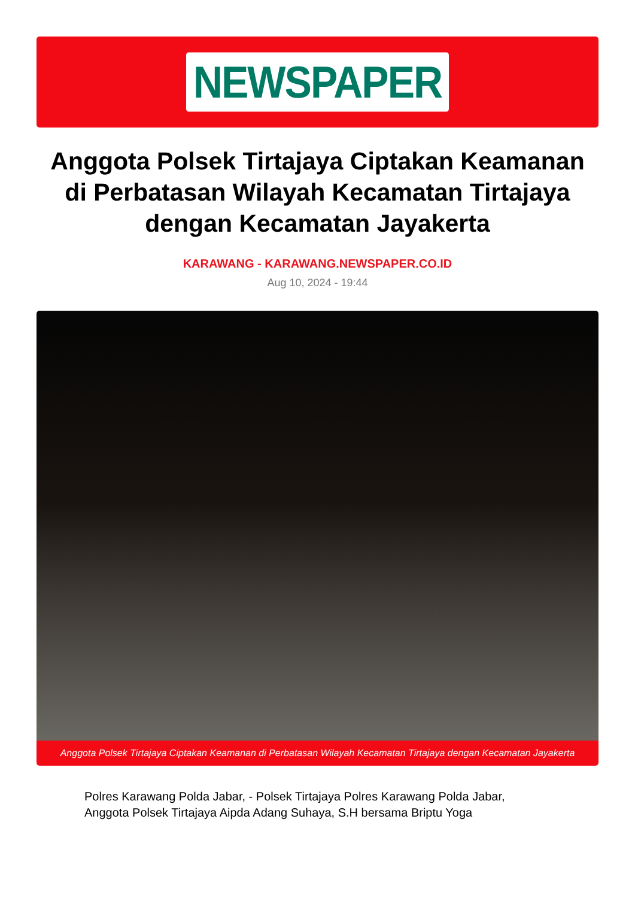NEWSPAPER
Anggota Polsek Tirtajaya Ciptakan Keamanan di Perbatasan Wilayah Kecamatan Tirtajaya dengan Kecamatan Jayakerta
KARAWANG - KARAWANG.NEWSPAPER.CO.ID
Aug 10, 2024 - 19:44
Anggota Polsek Tirtajaya Ciptakan Keamanan di Perbatasan Wilayah Kecamatan Tirtajaya dengan Kecamatan Jayakerta
Polres Karawang Polda Jabar, - Polsek Tirtajaya Polres Karawang Polda Jabar, Anggota Polsek Tirtajaya Aipda Adang Suhaya, S.H bersama Briptu Yoga